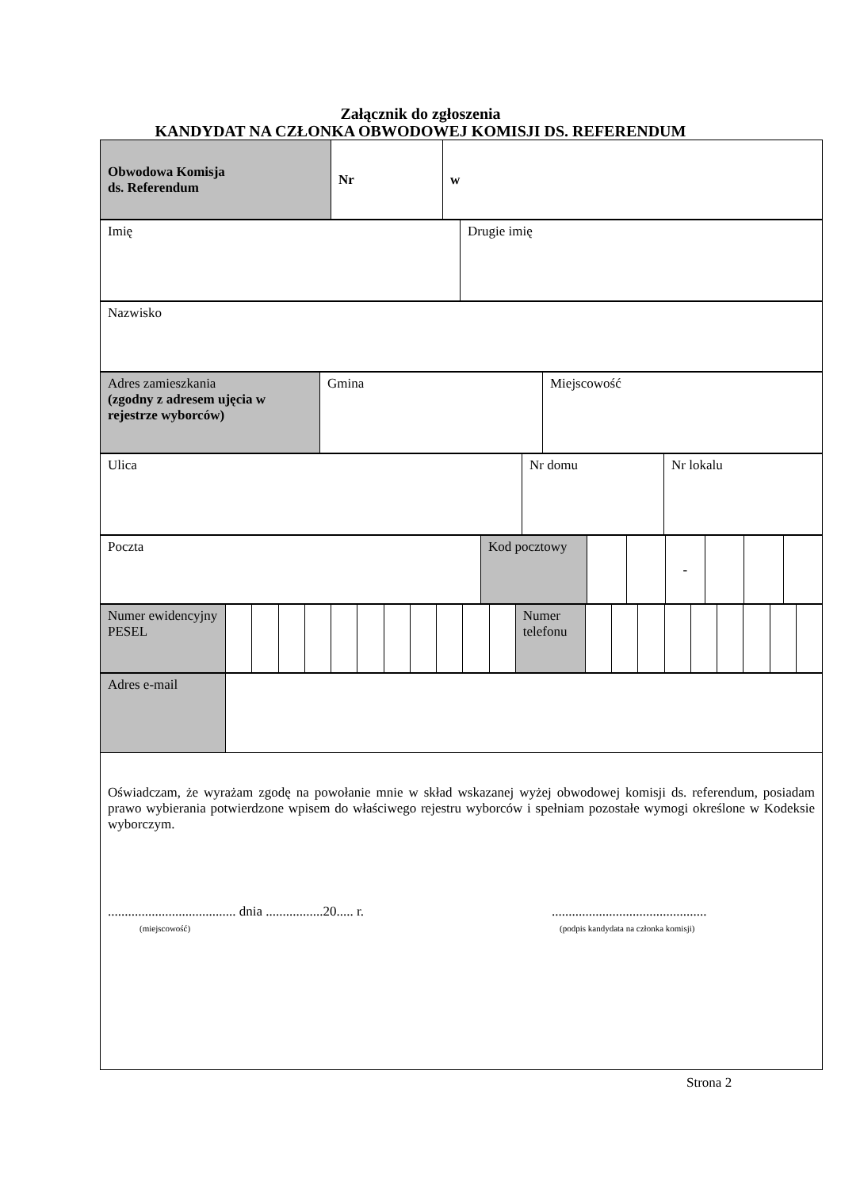Załącznik do zgłoszenia
KANDYDAT NA CZŁONKA OBWODOWEJ KOMISJI DS. REFERENDUM
| Obwodowa Komisja ds. Referendum | Nr | w |
| Imię | Drugie imię |
| Nazwisko |
| Adres zamieszkania (zgodny z adresem ujęcia w rejestrze wyborców) | Gmina | Miejscowość |
| Ulica | Nr domu | Nr lokalu |
| Poczta | Kod pocztowy | | | - | | | |
| Numer ewidencyjny PESEL | | | | | | | | | | | | Numer telefonu | | | | | | | | | |
| Adres e-mail | |
Oświadczam, że wyrażam zgodę na powołanie mnie w skład wskazanej wyżej obwodowej komisji ds. referendum, posiadam prawo wybierania potwierdzone wpisem do właściwego rejestru wyborców i spełniam pozostałe wymogi określone w Kodeksie wyborczym.
...................................... dnia .................20..... r.
(miejscowość)
..............................................
(podpis kandydata na członka komisji)
Strona 2